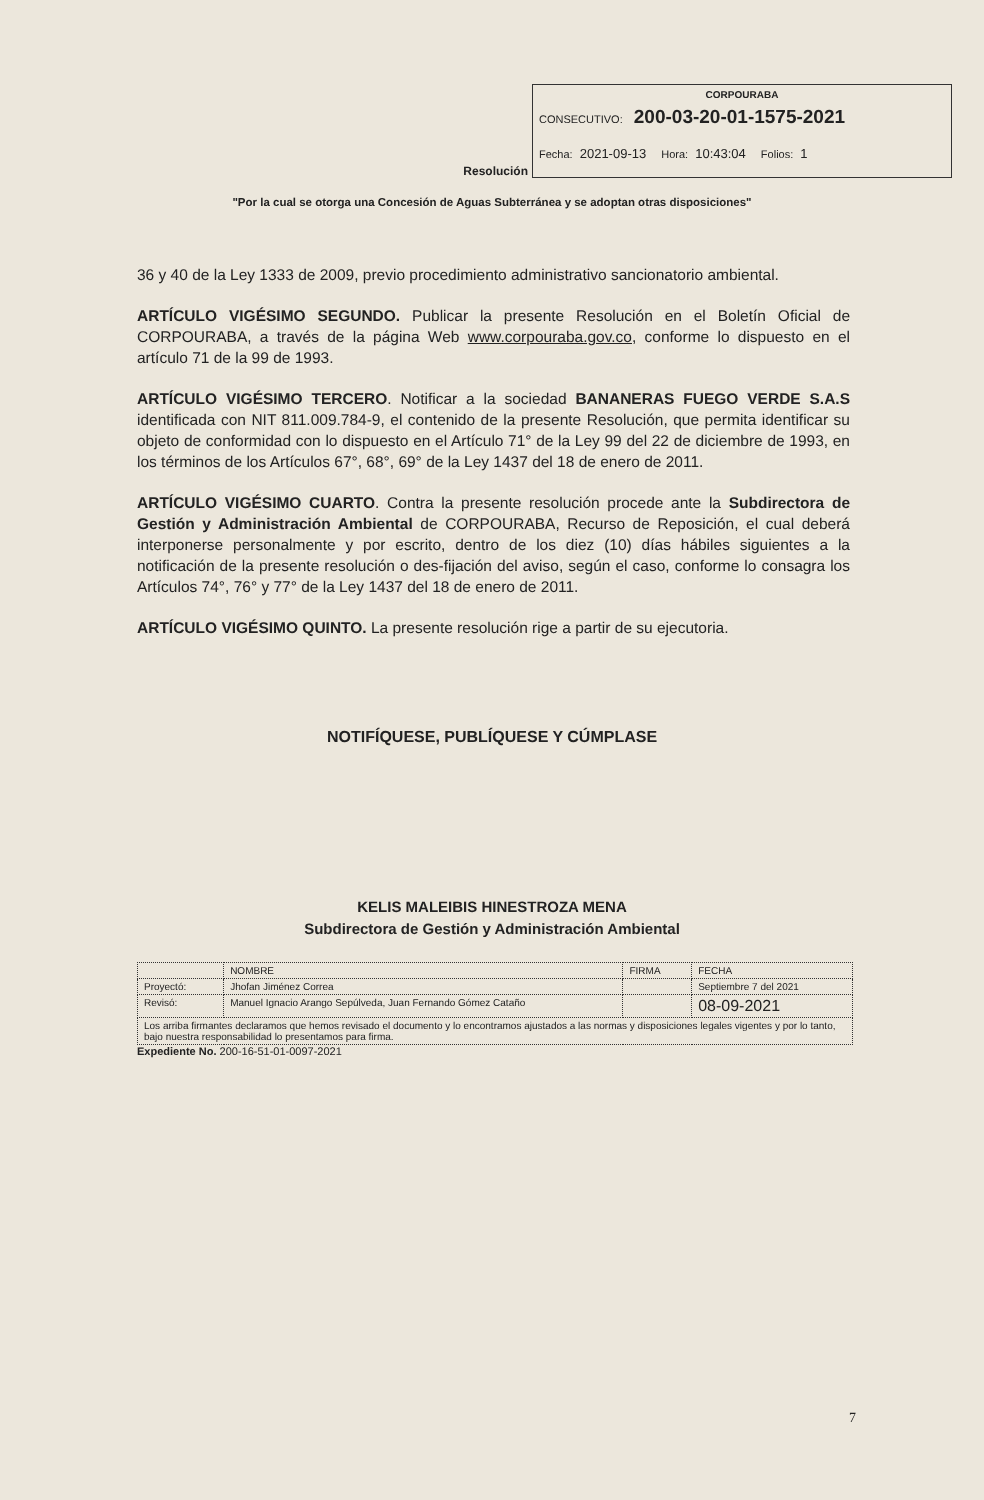Resolución
CORPOURABA
CONSECUTIVO: 200-03-20-01-1575-2021
Fecha: 2021-09-13 Hora: 10:43:04 Folios: 1
"Por la cual se otorga una Concesión de Aguas Subterránea y se adoptan otras disposiciones"
36 y 40 de la Ley 1333 de 2009, previo procedimiento administrativo sancionatorio ambiental.
ARTÍCULO VIGÉSIMO SEGUNDO. Publicar la presente Resolución en el Boletín Oficial de CORPOURABA, a través de la página Web www.corpouraba.gov.co, conforme lo dispuesto en el artículo 71 de la 99 de 1993.
ARTÍCULO VIGÉSIMO TERCERO. Notificar a la sociedad BANANERAS FUEGO VERDE S.A.S identificada con NIT 811.009.784-9, el contenido de la presente Resolución, que permita identificar su objeto de conformidad con lo dispuesto en el Artículo 71° de la Ley 99 del 22 de diciembre de 1993, en los términos de los Artículos 67°, 68°, 69° de la Ley 1437 del 18 de enero de 2011.
ARTÍCULO VIGÉSIMO CUARTO. Contra la presente resolución procede ante la Subdirectora de Gestión y Administración Ambiental de CORPOURABA, Recurso de Reposición, el cual deberá interponerse personalmente y por escrito, dentro de los diez (10) días hábiles siguientes a la notificación de la presente resolución o des-fijación del aviso, según el caso, conforme lo consagra los Artículos 74°, 76° y 77° de la Ley 1437 del 18 de enero de 2011.
ARTÍCULO VIGÉSIMO QUINTO. La presente resolución rige a partir de su ejecutoria.
NOTIFÍQUESE, PUBLÍQUESE Y CÚMPLASE
KELIS MALEIBIS HINESTROZA MENA
Subdirectora de Gestión y Administración Ambiental
| | NOMBRE | FIRMA | FECHA |
| --- | --- | --- | --- |
| Proyectó: | Jhofan Jiménez Correa | | Septiembre 7 del 2021 |
| Revisó: | Manuel Ignacio Arango Sepúlveda, Juan Fernando Gómez Cataño | | 08-09-2021 |
| Los arriba firmantes declaramos que hemos revisado el documento y lo encontramos ajustados a las normas y disposiciones legales vigentes y por lo tanto, bajo nuestra responsabilidad lo presentamos para firma. | | | |
Expediente No. 200-16-51-01-0097-2021
7